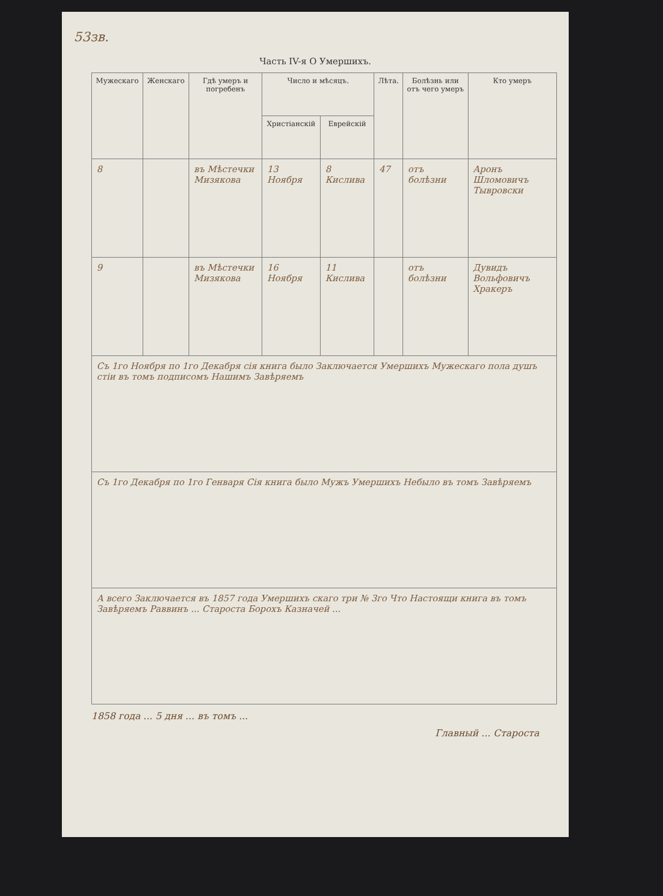53зв.
Часть IV-я О Умершихъ.
| Мужескаго | Женскаго | Гдѣ умеръ и погребенъ | Число и мѣсяцъ. | | Лѣта. | Болѣзнь или отъ чего умеръ | Кто умеръ |
| --- | --- | --- | --- | --- | --- | --- | --- |
| | | | Христіанскій | Еврейскій | | | |
| 8 | | въ Мѣстечки Мизякова | 13 Ноября | 8 Кислива | 47 | отъ болѣзни | Аронъ Шломовичъ Тывровски |
| 9 | | въ Мѣстечки Мизякова | 16 Ноября | 11 Кислива | | отъ болѣзни | Дувидъ Вольфовичъ Хракеръ |
| Съ 1го Ноября по 1го Декабря сія книга было Заключается Умершихъ Мужескаго пола душъ стіи въ томъ подписомъ Нашимъ Завѣряемъ | | | | | | | |
| Съ 1го Декабря по 1го Генваря Сія книга было Мужъ Умершихъ Небыло въ томъ Завѣряемъ | | | | | | | |
| А всего Заключается въ 1857 года Умершихъ скаго три № 3го Что Настоящи книга въ томъ Завѣряемъ Раввинъ ... Староста Борохъ Казначей ... | | | | | | | |
1858 года ... 5 дня ... въ томъ ...
Главный ... Староста